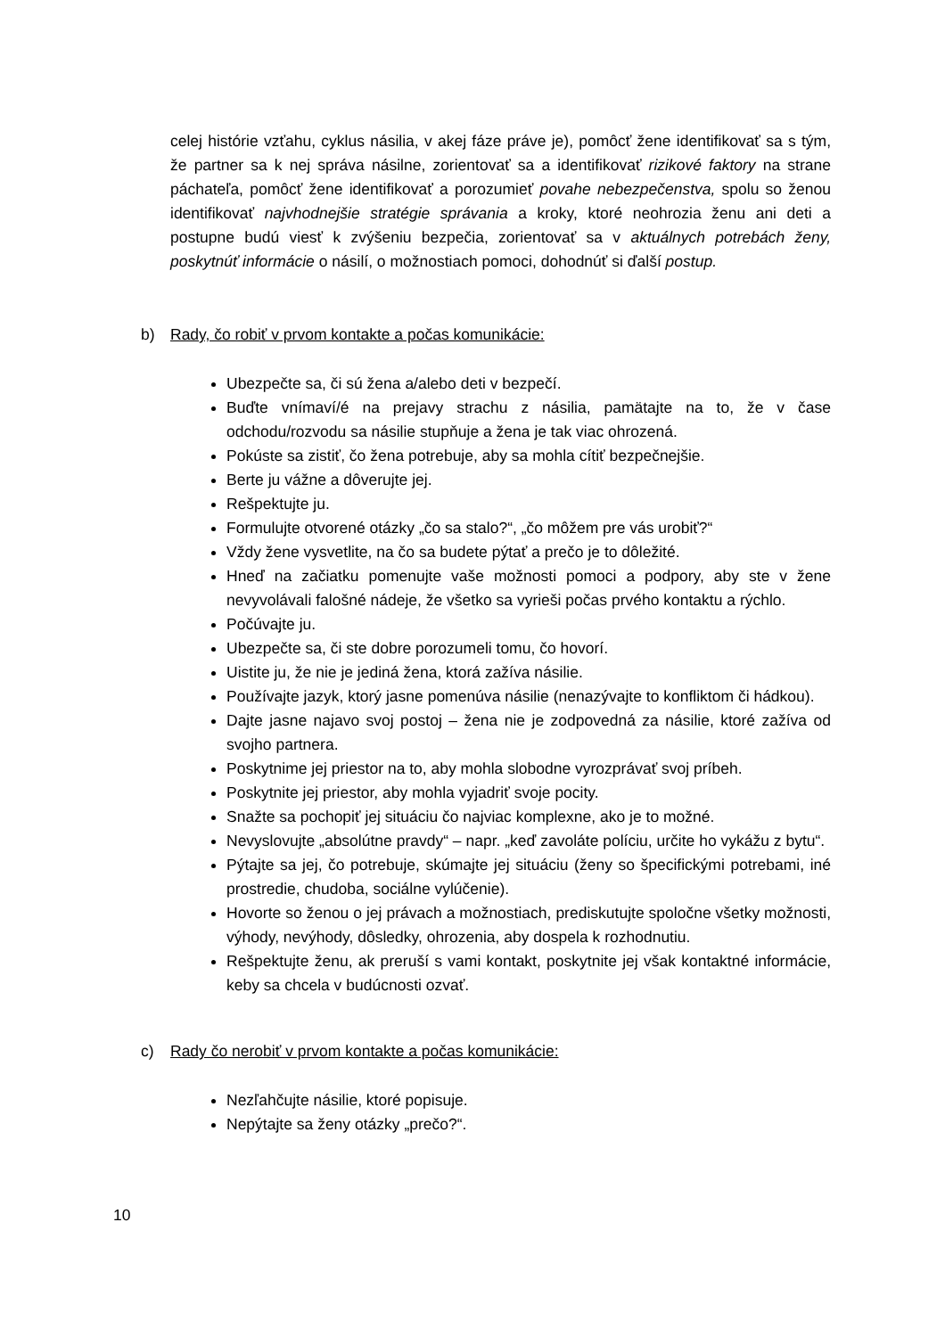celej histórie vzťahu, cyklus násilia, v akej fáze práve je), pomôcť žene identifikovať sa s tým, že partner sa k nej správa násilne, zorientovať sa a identifikovať rizikové faktory na strane páchateľa, pomôcť žene identifikovať a porozumieť povahe nebezpečenstva, spolu so ženou identifikovať najvhodnejšie stratégie správania a kroky, ktoré neohrozia ženu ani deti a postupne budú viesť k zvýšeniu bezpečia, zorientovať sa v aktuálnych potrebách ženy, poskytnúť informácie o násilí, o možnostiach pomoci, dohodnúť si ďalší postup.
b) Rady, čo robiť v prvom kontakte a počas komunikácie:
Ubezpečte sa, či sú žena a/alebo deti v bezpečí.
Buďte vnímaví/é na prejavy strachu z násilia, pamätajte na to, že v čase odchodu/rozvodu sa násilie stupňuje a žena je tak viac ohrozená.
Pokúste sa zistiť, čo žena potrebuje, aby sa mohla cítiť bezpečnejšie.
Berte ju vážne a dôverujte jej.
Rešpektujte ju.
Formulujte otvorené otázky „čo sa stalo?“, „čo môžem pre vás urobiť?“
Vždy žene vysvetlite, na čo sa budete pýtať a prečo je to dôležité.
Hneď na začiatku pomenujte vaše možnosti pomoci a podpory, aby ste v žene nevyvolávali falošné nádeje, že všetko sa vyrieši počas prvého kontaktu a rýchlo.
Počúvajte ju.
Ubezpečte sa, či ste dobre porozumeli tomu, čo hovorí.
Uistite ju, že nie je jediná žena, ktorá zažíva násilie.
Používajte jazyk, ktorý jasne pomenúva násilie (nenazývajte to konfliktom či hádkou).
Dajte jasne najavo svoj postoj – žena nie je zodpovedná za násilie, ktoré zažíva od svojho partnera.
Poskytnime jej priestor na to, aby mohla slobodne vyrozprávať svoj príbeh.
Poskytnite jej priestor, aby mohla vyjadriť svoje pocity.
Snažte sa pochopiť jej situáciu čo najviac komplexne, ako je to možné.
Nevyslovujte „absolútne pravdy“ – napr. „keď zavoláte políciu, určite ho vykážu z bytu“.
Pýtajte sa jej, čo potrebuje, skúmajte jej situáciu (ženy so špecifickými potrebami, iné prostredie, chudoba, sociálne vylúčenie).
Hovorte so ženou o jej právach a možnostiach, prediskutujte spoločne všetky možnosti, výhody, nevýhody, dôsledky, ohrozenia, aby dospela k rozhodnutiu.
Rešpektujte ženu, ak preruší s vami kontakt, poskytnite jej však kontaktné informácie, keby sa chcela v budúcnosti ozvať.
c) Rady čo nerobiť v prvom kontakte a počas komunikácie:
Nezľahčujte násilie, ktoré popisuje.
Nepýtajte sa ženy otázky „prečo?“.
10